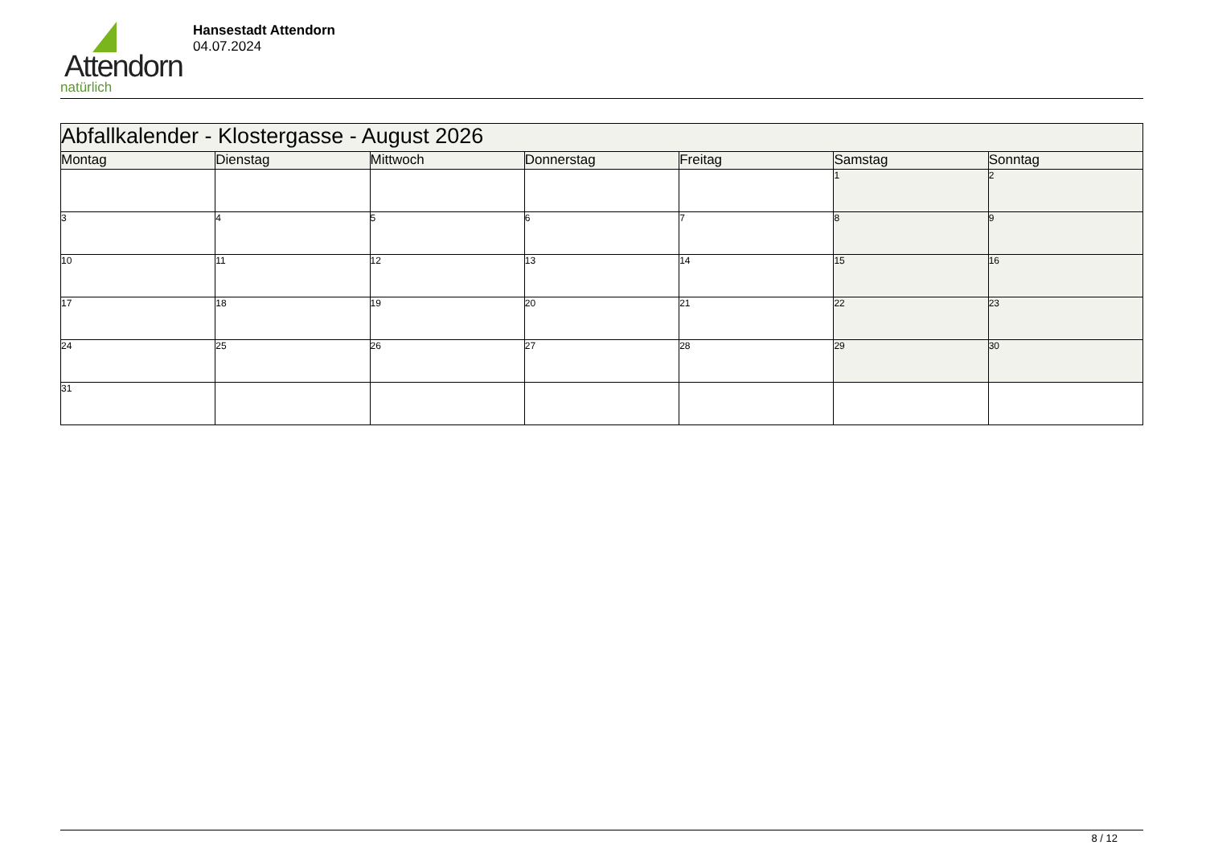Attendorn
natürlich
Hansestadt Attendorn
04.07.2024
| Abfallkalender - Klostergasse - August 2026 | | | | | | |
| --- | --- | --- | --- | --- | --- | --- |
| Montag | Dienstag | Mittwoch | Donnerstag | Freitag | Samstag | Sonntag |
| | | | | | 1 | 2 |
| 3 | 4 | 5 | 6 | 7 | 8 | 9 |
| 10 | 11 | 12 | 13 | 14 | 15 | 16 |
| 17 | 18 | 19 | 20 | 21 | 22 | 23 |
| 24 | 25 | 26 | 27 | 28 | 29 | 30 |
| 31 | | | | | | |
8 / 12